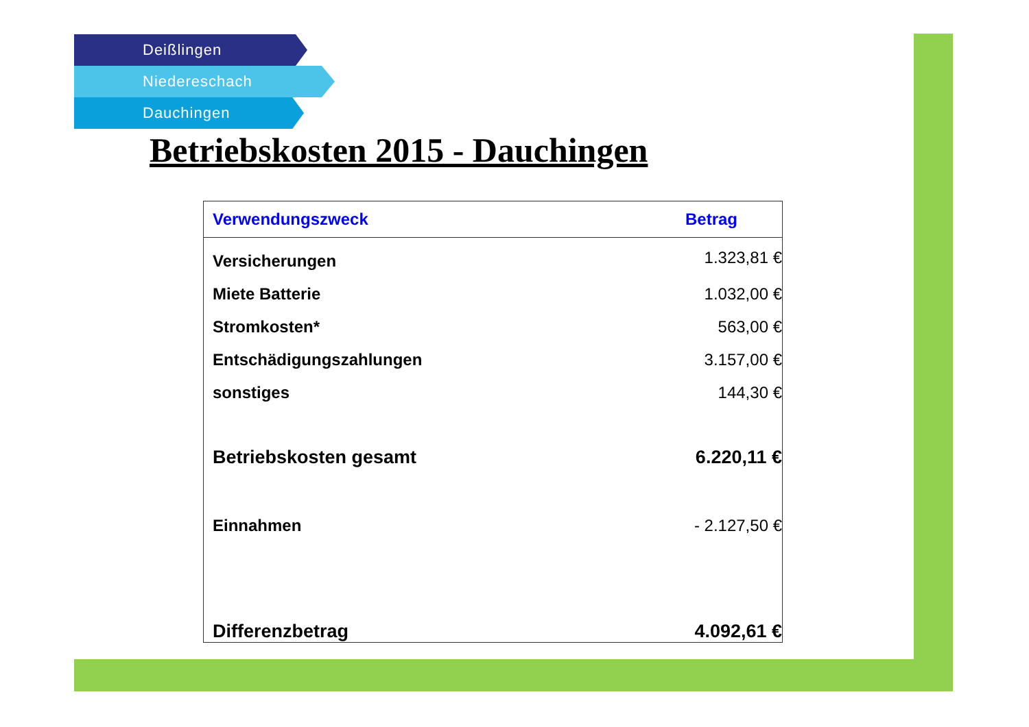Deißlingen
Niedereschach
Dauchingen
Betriebskosten 2015 - Dauchingen
| Verwendungszweck | Betrag |
| --- | --- |
| Versicherungen | 1.323,81 € |
| Miete Batterie | 1.032,00 € |
| Stromkosten* | 563,00 € |
| Entschädigungszahlungen | 3.157,00 € |
| sonstiges | 144,30 € |
| Betriebskosten gesamt | 6.220,11 € |
| Einnahmen | - 2.127,50 € |
| Differenzbetrag | 4.092,61 € |